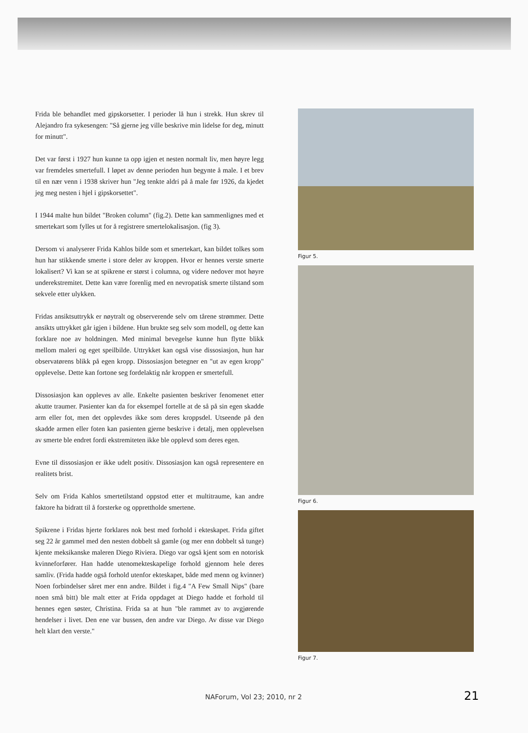Frida ble behandlet med gipskorsetter. I perioder lå hun i strekk. Hun skrev til Alejandro fra sykesengen: "Så gjerne jeg ville beskrive min lidelse for deg, minutt for minutt".
Det var først i 1927 hun kunne ta opp igjen et nesten normalt liv, men høyre legg var fremdeles smertefull. I løpet av denne perioden hun begynte å male. I et brev til en nær venn i 1938 skriver hun "Jeg tenkte aldri på å male før 1926, da kjedet jeg meg nesten i hjel i gipskorsettet".
I 1944 malte hun bildet "Broken column" (fig.2). Dette kan sammenlignes med et smertekart som fylles ut for å registrere smertelokalisasjon. (fig 3).
Dersom vi analyserer Frida Kahlos bilde som et smertekart, kan bildet tolkes som hun har stikkende smerte i store deler av kroppen. Hvor er hennes verste smerte lokalisert? Vi kan se at spikrene er størst i columna, og videre nedover mot høyre underekstremitet. Dette kan være forenlig med en nevropatisk smerte tilstand som sekvele etter ulykken.
Fridas ansiktsuttrykk er nøytralt og observerende selv om tårene strømmer. Dette ansikts uttrykket går igjen i bildene. Hun brukte seg selv som modell, og dette kan forklare noe av holdningen. Med minimal bevegelse kunne hun flytte blikk mellom maleri og eget speilbilde. Uttrykket kan også vise dissosiasjon, hun har observatørens blikk på egen kropp. Dissosiasjon betegner en "ut av egen kropp" opplevelse. Dette kan fortone seg fordelaktig når kroppen er smertefull.
Dissosiasjon kan oppleves av alle. Enkelte pasienten beskriver fenomenet etter akutte traumer. Pasienter kan da for eksempel fortelle at de så på sin egen skadde arm eller fot, men det opplevdes ikke som deres kroppsdel. Utseende på den skadde armen eller foten kan pasienten gjerne beskrive i detalj, men opplevelsen av smerte ble endret fordi ekstremiteten ikke ble opplevd som deres egen.
Evne til dissosiasjon er ikke udelt positiv. Dissosiasjon kan også representere en realitets brist.
Selv om Frida Kahlos smertetilstand oppstod etter et multitraume, kan andre faktore ha bidratt til å forsterke og opprettholde smertene.
Spikrene i Fridas hjerte forklares nok best med forhold i ekteskapet. Frida giftet seg 22 år gammel med den nesten dobbelt så gamle (og mer enn dobbelt så tunge) kjente meksikanske maleren Diego Riviera. Diego var også kjent som en notorisk kvinneforfører. Han hadde utenomekteskapelige forhold gjennom hele deres samliv. (Frida hadde også forhold utenfor ekteskapet, både med menn og kvinner) Noen forbindelser såret mer enn andre. Bildet i fig.4 "A Few Small Nips" (bare noen små bitt) ble malt etter at Frida oppdaget at Diego hadde et forhold til hennes egen søster, Christina. Frida sa at hun "ble rammet av to avgjørende hendelser i livet. Den ene var bussen, den andre var Diego. Av disse var Diego helt klart den verste."
Figur 5.
Figur 6.
Figur 7.
NAForum, Vol 23; 2010, nr 2 21